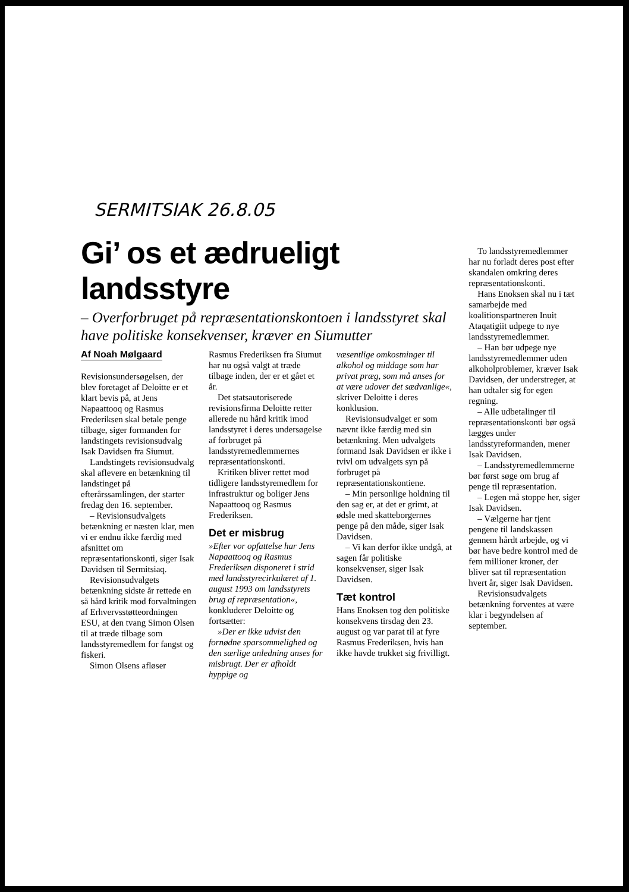SERMITSIAK 26.8.05
Gi’ os et ædrueligt landsstyre
– Overforbruget på repræsentationskontoen i landsstyret skal have politiske konsekvenser, kræver en Siumutter
Af Noah Mølgaard
Revisionsundersøgelsen, der blev foretaget af Deloitte er et klart bevis på, at Jens Napaattooq og Rasmus Frederiksen skal betale penge tilbage, siger formanden for landstingets revisionsudvalg Isak Davidsen fra Siumut.
Landstingets revisionsudvalg skal aflevere en betænkning til landstinget på efterårssamlingen, der starter fredag den 16. september.
– Revisionsudvalgets betænkning er næsten klar, men vi er endnu ikke færdig med afsnittet om repræsentationskonti, siger Isak Davidsen til Sermitsiaq.
Revisionsudvalgets betænkning sidste år rettede en så hård kritik mod forvaltningen af Erhvervsstøtteordningen ESU, at den tvang Simon Olsen til at træde tilbage som landsstyremedlem for fangst og fiskeri.
Simon Olsens afløser
Rasmus Frederiksen fra Siumut har nu også valgt at træde tilbage inden, der er et gået et år.
Det statsautoriserede revisionsfirma Deloitte retter allerede nu hård kritik imod landsstyret i deres undersøgelse af forbruget på landsstyremedlemmernes repræsentationskonti.
Kritiken bliver rettet mod tidligere landsstyremedlem for infrastruktur og boliger Jens Napaattooq og Rasmus Frederiksen.
Det er misbrug
»Efter vor opfattelse har Jens Napaattooq og Rasmus Frederiksen disponeret i strid med landsstyrecirkulæret af 1. august 1993 om landsstyrets brug af repræsentation«, konkluderer Deloitte og fortsætter:
»Der er ikke udvist den fornødne sparsommelighed og den særlige anledning anses for misbrugt. Der er afholdt hyppige og
væsentlige omkostninger til alkohol og middage som har privat præg, som må anses for at være udover det sædvanlige«, skriver Deloitte i deres konklusion.
Revisionsudvalget er som nævnt ikke færdig med sin betænkning. Men udvalgets formand Isak Davidsen er ikke i tvivl om udvalgets syn på forbruget på repræsentationskontiene.
– Min personlige holdning til den sag er, at det er grimt, at ødsle med skatteborgernes penge på den måde, siger Isak Davidsen.
– Vi kan derfor ikke undgå, at sagen får politiske konsekvenser, siger Isak Davidsen.
Tæt kontrol
Hans Enoksen tog den politiske konsekvens tirsdag den 23. august og var parat til at fyre Rasmus Frederiksen, hvis han ikke havde trukket sig frivilligt.
To landsstyremedlemmer har nu forladt deres post efter skandalen omkring deres repræsentationskonti.
Hans Enoksen skal nu i tæt samarbejde med koalitionspartneren Inuit Ataqatigiit udpege to nye landsstyremedlemmer.
– Han bør udpege nye landsstyremedlemmer uden alkoholproblemer, kræver Isak Davidsen, der understreger, at han udtaler sig for egen regning.
– Alle udbetalinger til repræsentationskonti bør også lægges under landsstyreformanden, mener Isak Davidsen.
– Landsstyremedlemmerne bør først søge om brug af penge til repræsentation.
– Legen må stoppe her, siger Isak Davidsen.
– Vælgerne har tjent pengene til landskassen gennem hårdt arbejde, og vi bør have bedre kontrol med de fem millioner kroner, der bliver sat til repræsentation hvert år, siger Isak Davidsen.
Revisionsudvalgets betænkning forventes at være klar i begyndelsen af september.